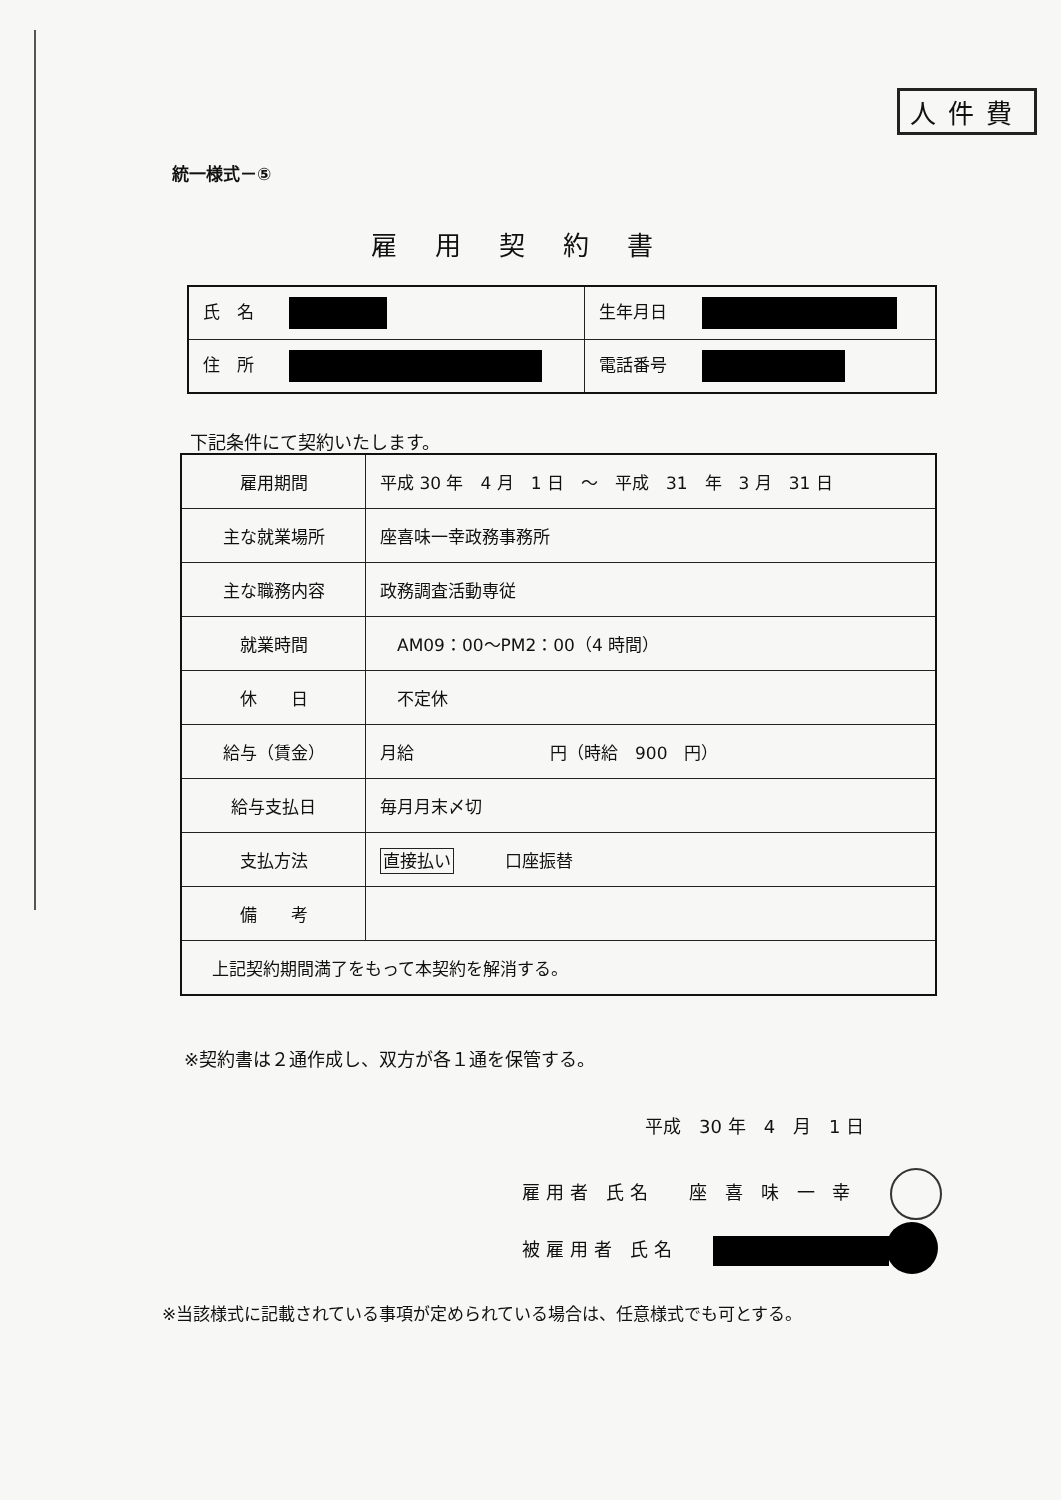人件費
統一様式－⑤
雇用契約書
| 氏 名 | 生年月日 |
| 住 所 | 電話番号 |
下記条件にて契約いたします。
| 雇用期間 | 平成 30 年 4 月 1 日 ～ 平成 31 年 3 月 31 日 |
| 主な就業場所 | 座喜味一幸政務事務所 |
| 主な職務内容 | 政務調査活動専従 |
| 就業時間 | AM09：00～PM2：00（4 時間） |
| 休 日 | 不定休 |
| 給与（賃金） | 月給 円（時給 900 円） |
| 給与支払日 | 毎月月末〆切 |
| 支払方法 | 直接払い 口座振替 |
| 備 考 | |
| 上記契約期間満了をもって本契約を解消する。 | |
※契約書は２通作成し、双方が各１通を保管する。
平成　30 年　4　月　1 日
雇用者 氏名　 座 喜 味 一 幸
被雇用者 氏名　
※当該様式に記載されている事項が定められている場合は、任意様式でも可とする。